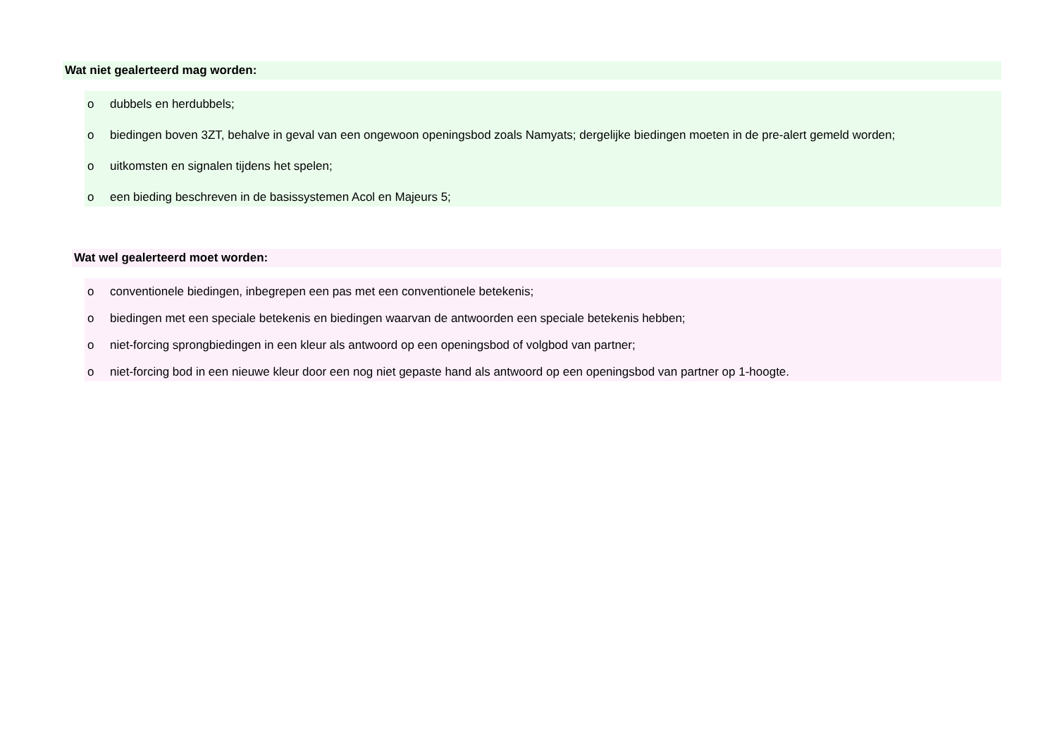Wat niet gealerteerd mag worden:
o dubbels en herdubbels;
o biedingen boven 3ZT, behalve in geval van een ongewoon openingsbod zoals Namyats; dergelijke biedingen moeten in de pre-alert gemeld worden;
o uitkomsten en signalen tijdens het spelen;
o een bieding beschreven in de basissystemen Acol en Majeurs 5;
Wat wel gealerteerd moet worden:
o conventionele biedingen, inbegrepen een pas met een conventionele betekenis;
o biedingen met een speciale betekenis en biedingen waarvan de antwoorden een speciale betekenis hebben;
o niet-forcing sprongbiedingen in een kleur als antwoord op een openingsbod of volgbod van partner;
o niet-forcing bod in een nieuwe kleur door een nog niet gepaste hand als antwoord op een openingsbod van partner op 1-hoogte.